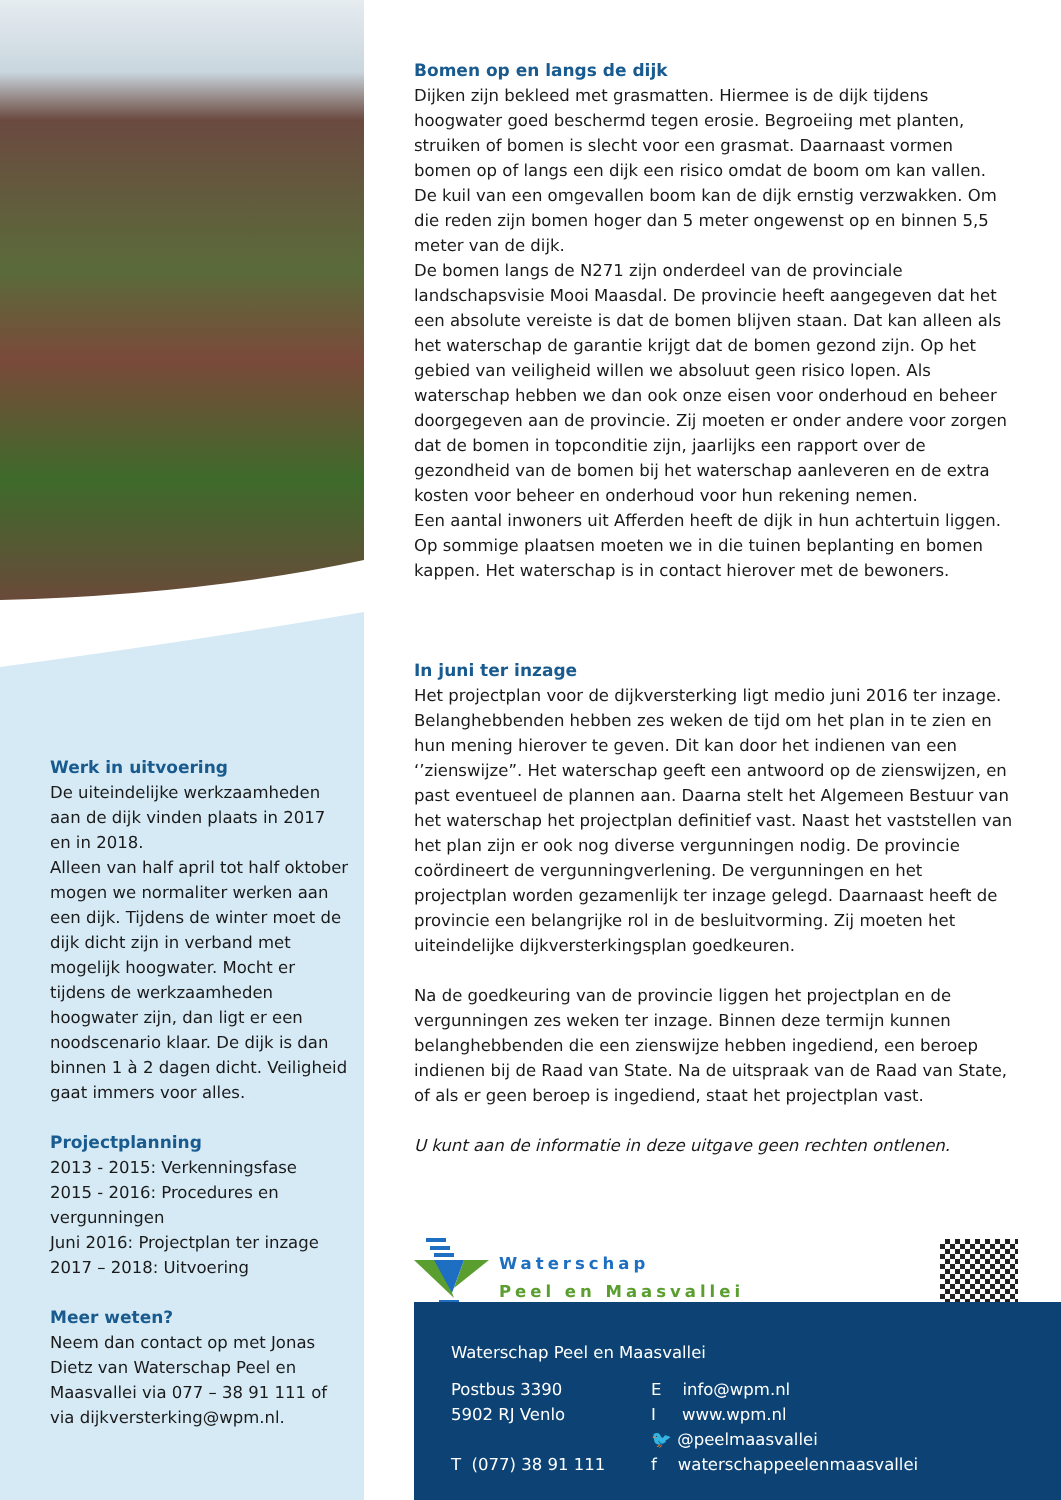Werk in uitvoering
De uiteindelijke werkzaamheden aan de dijk vinden plaats in 2017 en in 2018.
Alleen van half april tot half oktober mogen we normaliter werken aan een dijk. Tijdens de winter moet de dijk dicht zijn in verband met mogelijk hoogwater. Mocht er tijdens de werkzaamheden hoogwater zijn, dan ligt er een noodscenario klaar. De dijk is dan binnen 1 à 2 dagen dicht. Veiligheid gaat immers voor alles.
Projectplanning
2013 - 2015: Verkenningsfase
2015 - 2016: Procedures en vergunningen
Juni 2016: Projectplan ter inzage
2017 – 2018: Uitvoering
Meer weten?
Neem dan contact op met Jonas Dietz van Waterschap Peel en Maasvallei via 077 – 38 91 111 of via dijkversterking@wpm.nl.
Bomen op en langs de dijk
Dijken zijn bekleed met grasmatten. Hiermee is de dijk tijdens hoogwater goed beschermd tegen erosie. Begroeiing met planten, struiken of bomen is slecht voor een grasmat. Daarnaast vormen bomen op of langs een dijk een risico omdat de boom om kan vallen. De kuil van een omgevallen boom kan de dijk ernstig verzwakken. Om die reden zijn bomen hoger dan 5 meter ongewenst op en binnen 5,5 meter van de dijk.
De bomen langs de N271 zijn onderdeel van de provinciale landschapsvisie Mooi Maasdal. De provincie heeft aangegeven dat het een absolute vereiste is dat de bomen blijven staan. Dat kan alleen als het waterschap de garantie krijgt dat de bomen gezond zijn. Op het gebied van veiligheid willen we absoluut geen risico lopen. Als waterschap hebben we dan ook onze eisen voor onderhoud en beheer doorgegeven aan de provincie. Zij moeten er onder andere voor zorgen dat de bomen in topconditie zijn, jaarlijks een rapport over de gezondheid van de bomen bij het waterschap aanleveren en de extra kosten voor beheer en onderhoud voor hun rekening nemen.
Een aantal inwoners uit Afferden heeft de dijk in hun achtertuin liggen. Op sommige plaatsen moeten we in die tuinen beplanting en bomen kappen. Het waterschap is in contact hierover met de bewoners.
In juni ter inzage
Het projectplan voor de dijkversterking ligt medio juni 2016 ter inzage. Belanghebbenden hebben zes weken de tijd om het plan in te zien en hun mening hierover te geven. Dit kan door het indienen van een ‘’zienswijze”. Het waterschap geeft een antwoord op de zienswijzen, en past eventueel de plannen aan. Daarna stelt het Algemeen Bestuur van het waterschap het projectplan definitief vast. Naast het vaststellen van het plan zijn er ook nog diverse vergunningen nodig. De provincie coördineert de vergunningverlening. De vergunningen en het projectplan worden gezamenlijk ter inzage gelegd. Daarnaast heeft de provincie een belangrijke rol in de besluitvorming. Zij moeten het uiteindelijke dijkversterkingsplan goedkeuren.
Na de goedkeuring van de provincie liggen het projectplan en de vergunningen zes weken ter inzage. Binnen deze termijn kunnen belanghebbenden die een zienswijze hebben ingediend, een beroep indienen bij de Raad van State. Na de uitspraak van de Raad van State, of als er geen beroep is ingediend, staat het projectplan vast.
U kunt aan de informatie in deze uitgave geen rechten ontlenen.
Waterschap
Peel en Maasvallei
Waterschap Peel en Maasvallei
| Postbus 3390 5902 RJ Venlo T (077) 38 91 111 | E info@wpm.nl I www.wpm.nl 🐦 @peelmaasvallei f waterschappeelenmaasvallei |